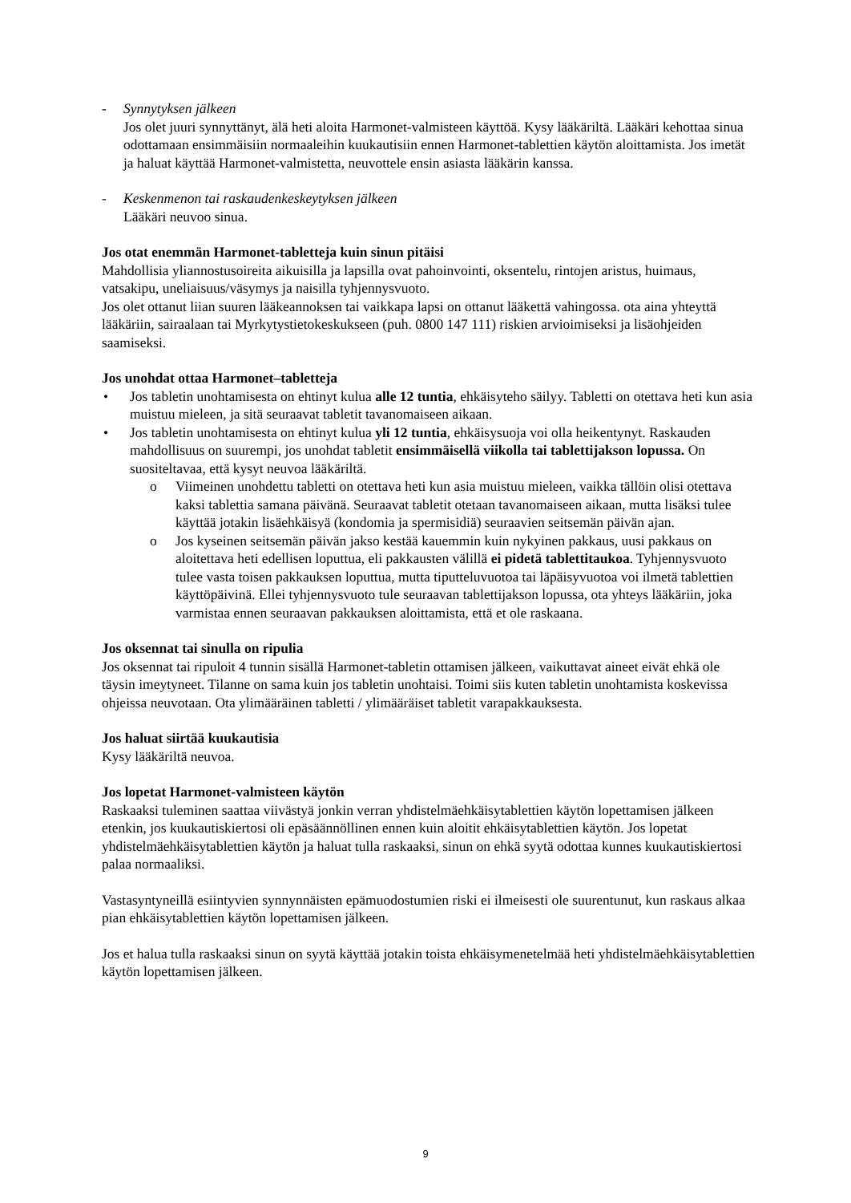- Synnytyksen jälkeen
Jos olet juuri synnyttänyt, älä heti aloita Harmonet-valmisteen käyttöä. Kysy lääkäriltä. Lääkäri kehottaa sinua odottamaan ensimmäisiin normaaleihin kuukautisiin ennen Harmonet-tablettien käytön aloittamista. Jos imetät ja haluat käyttää Harmonet-valmistetta, neuvottele ensin asiasta lääkärin kanssa.
- Keskenmenon tai raskaudenkeskeytyksen jälkeen
Lääkäri neuvoo sinua.
Jos otat enemmän Harmonet-tabletteja kuin sinun pitäisi
Mahdollisia yliannostusoireita aikuisilla ja lapsilla ovat pahoinvointi, oksentelu, rintojen aristus, huimaus, vatsakipu, uneliaisuus/väsymys ja naisilla tyhjennysvuoto.
Jos olet ottanut liian suuren lääkeannoksen tai vaikkapa lapsi on ottanut lääkettä vahingossa. ota aina yhteyttä lääkäriin, sairaalaan tai Myrkytystietokeskukseen (puh. 0800 147 111) riskien arvioimiseksi ja lisäohjeiden saamiseksi.
Jos unohdat ottaa Harmonet–tabletteja
• Jos tabletin unohtamisesta on ehtinyt kulua alle 12 tuntia, ehkäisyteho säilyy. Tabletti on otettava heti kun asia muistuu mieleen, ja sitä seuraavat tabletit tavanomaiseen aikaan.
• Jos tabletin unohtamisesta on ehtinyt kulua yli 12 tuntia, ehkäisysuoja voi olla heikentynyt. Raskauden mahdollisuus on suurempi, jos unohdat tabletit ensimmäisellä viikolla tai tablettijakson lopussa. On suositeltavaa, että kysyt neuvoa lääkäriltä.
o Viimeinen unohdettu tabletti on otettava heti kun asia muistuu mieleen, vaikka tällöin olisi otettava kaksi tablettia samana päivänä. Seuraavat tabletit otetaan tavanomaiseen aikaan, mutta lisäksi tulee käyttää jotakin lisäehkäisyä (kondomia ja spermisidiä) seuraavien seitsemän päivän ajan.
o Jos kyseinen seitsemän päivän jakso kestää kauemmin kuin nykyinen pakkaus, uusi pakkaus on aloitettava heti edellisen loputtua, eli pakkausten välillä ei pidetä tablettitaukoa. Tyhjennysvuoto tulee vasta toisen pakkauksen loputtua, mutta tiputteluvuotoa tai läpäisyvuotoa voi ilmetä tablettien käyttöpäivinä. Ellei tyhjennysvuoto tule seuraavan tablettijakson lopussa, ota yhteys lääkäriin, joka varmistaa ennen seuraavan pakkauksen aloittamista, että et ole raskaana.
Jos oksennat tai sinulla on ripulia
Jos oksennat tai ripuloit 4 tunnin sisällä Harmonet-tabletin ottamisen jälkeen, vaikuttavat aineet eivät ehkä ole täysin imeytyneet. Tilanne on sama kuin jos tabletin unohtaisi. Toimi siis kuten tabletin unohtamista koskevissa ohjeissa neuvotaan. Ota ylimääräinen tabletti / ylimääräiset tabletit varapakkauksesta.
Jos haluat siirtää kuukautisia
Kysy lääkäriltä neuvoa.
Jos lopetat Harmonet-valmisteen käytön
Raskaaksi tuleminen saattaa viivästyä jonkin verran yhdistelmäehkäisytablettien käytön lopettamisen jälkeen etenkin, jos kuukautiskiertosi oli epäsäännöllinen ennen kuin aloitit ehkäisytablettien käytön. Jos lopetat yhdistelmäehkäisytablettien käytön ja haluat tulla raskaaksi, sinun on ehkä syytä odottaa kunnes kuukautiskiertosi palaa normaaliksi.
Vastasyntyneillä esiintyvien synnynnäisten epämuodostumien riski ei ilmeisesti ole suurentunut, kun raskaus alkaa pian ehkäisytablettien käytön lopettamisen jälkeen.
Jos et halua tulla raskaaksi sinun on syytä käyttää jotakin toista ehkäisymenetelmää heti yhdistelmäehkäisytablettien käytön lopettamisen jälkeen.
9